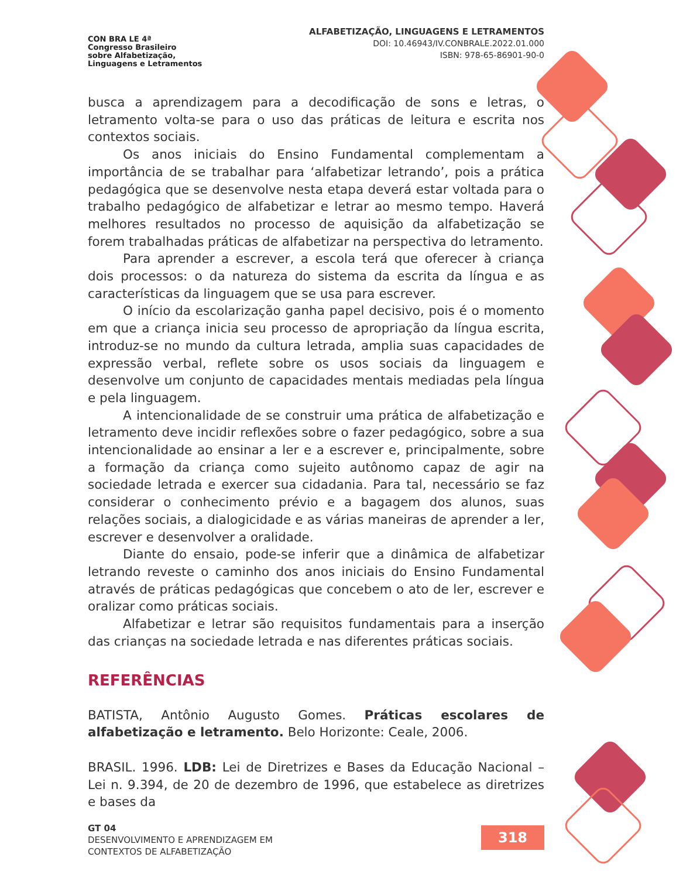CON BRA LE 4ª
Congresso Brasileiro
sobre Alfabetização,
Linguagens e Letramentos
ALFABETIZAÇÃO, LINGUAGENS E LETRAMENTOS
DOI: 10.46943/IV.CONBRALE.2022.01.000
ISBN: 978-65-86901-90-0
busca a aprendizagem para a decodificação de sons e letras, o letramento volta-se para o uso das práticas de leitura e escrita nos contextos sociais.
Os anos iniciais do Ensino Fundamental complementam a importância de se trabalhar para ‘alfabetizar letrando’, pois a prática pedagógica que se desenvolve nesta etapa deverá estar voltada para o trabalho pedagógico de alfabetizar e letrar ao mesmo tempo. Haverá melhores resultados no processo de aquisição da alfabetização se forem trabalhadas práticas de alfabetizar na perspectiva do letramento.
Para aprender a escrever, a escola terá que oferecer à criança dois processos: o da natureza do sistema da escrita da língua e as características da linguagem que se usa para escrever.
O início da escolarização ganha papel decisivo, pois é o momento em que a criança inicia seu processo de apropriação da língua escrita, introduz-se no mundo da cultura letrada, amplia suas capacidades de expressão verbal, reflete sobre os usos sociais da linguagem e desenvolve um conjunto de capacidades mentais mediadas pela língua e pela linguagem.
A intencionalidade de se construir uma prática de alfabetização e letramento deve incidir reflexões sobre o fazer pedagógico, sobre a sua intencionalidade ao ensinar a ler e a escrever e, principalmente, sobre a formação da criança como sujeito autônomo capaz de agir na sociedade letrada e exercer sua cidadania. Para tal, necessário se faz considerar o conhecimento prévio e a bagagem dos alunos, suas relações sociais, a dialogicidade e as várias maneiras de aprender a ler, escrever e desenvolver a oralidade.
Diante do ensaio, pode-se inferir que a dinâmica de alfabetizar letrando reveste o caminho dos anos iniciais do Ensino Fundamental através de práticas pedagógicas que concebem o ato de ler, escrever e oralizar como práticas sociais.
Alfabetizar e letrar são requisitos fundamentais para a inserção das crianças na sociedade letrada e nas diferentes práticas sociais.
REFERÊNCIAS
BATISTA, Antônio Augusto Gomes. Práticas escolares de alfabetização e letramento. Belo Horizonte: Ceale, 2006.
BRASIL. 1996. LDB: Lei de Diretrizes e Bases da Educação Nacional – Lei n. 9.394, de 20 de dezembro de 1996, que estabelece as diretrizes e bases da
GT 04
DESENVOLVIMENTO E APRENDIZAGEM EM
CONTEXTOS DE ALFABETIZAÇÃO
318